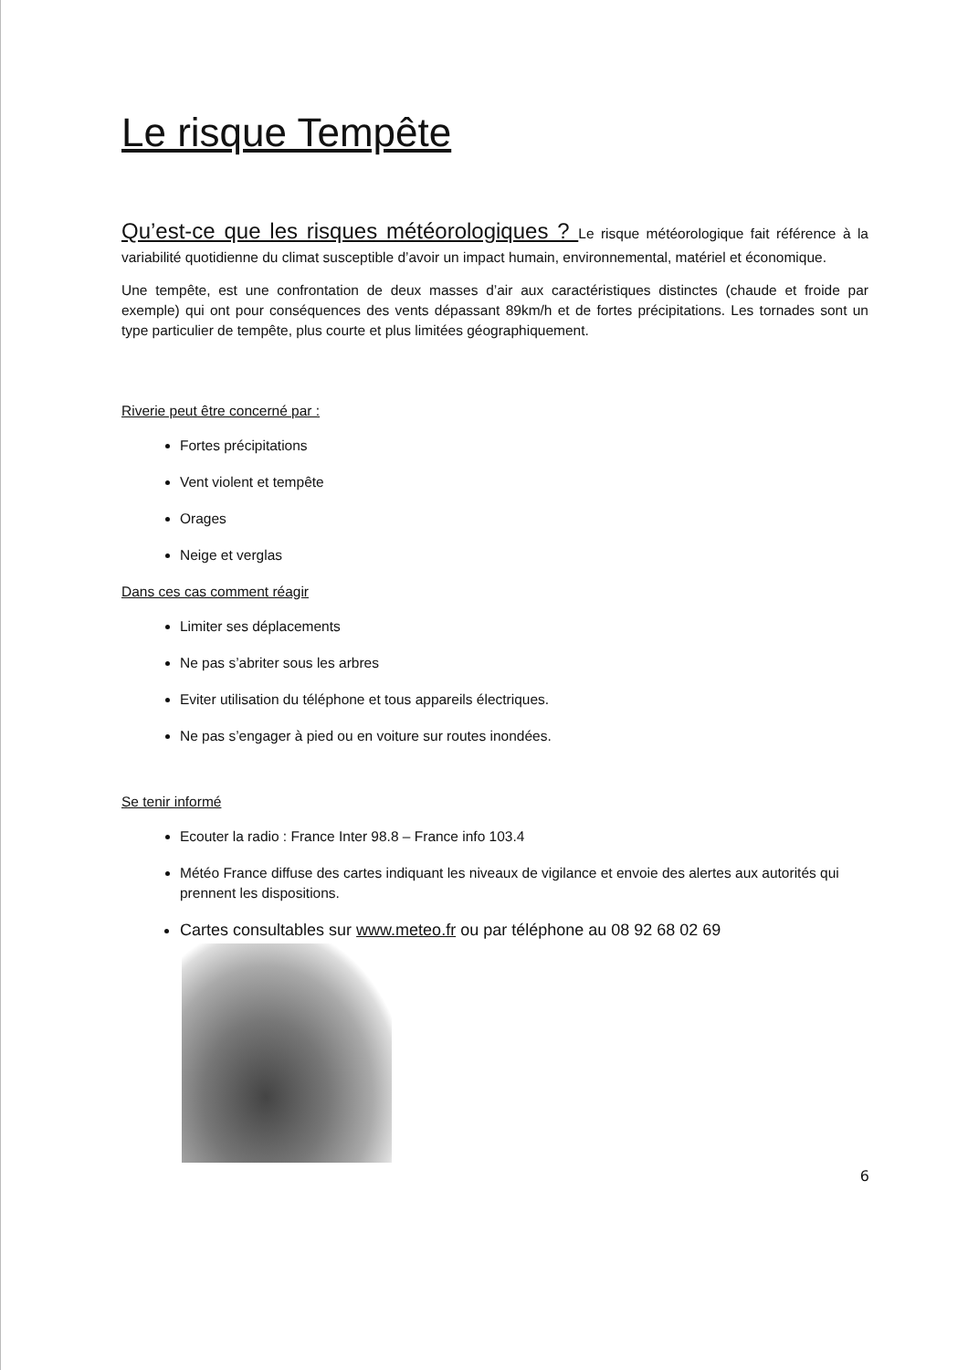Le risque Tempête
Qu’est-ce que les risques météorologiques ? Le risque météorologique fait référence à la variabilité quotidienne du climat susceptible d’avoir un impact humain, environnemental, matériel et économique.
Une tempête, est une confrontation de deux masses d’air aux caractéristiques distinctes (chaude et froide par exemple) qui ont pour conséquences des vents dépassant 89km/h et de fortes précipitations. Les tornades sont un type particulier de tempête, plus courte et plus limitées géographiquement.
Riverie peut être concerné par :
Fortes précipitations
Vent violent et tempête
Orages
Neige et verglas
Dans ces cas comment réagir
Limiter ses déplacements
Ne pas s’abriter sous les arbres
Eviter utilisation du téléphone et tous appareils électriques.
Ne pas s’engager à pied ou en voiture sur routes inondées.
Se tenir informé
Ecouter la radio : France Inter 98.8 – France info 103.4
Météo France diffuse des cartes indiquant les niveaux de vigilance et envoie des alertes aux autorités qui prennent les dispositions.
Cartes consultables sur www.meteo.fr ou par téléphone au 08 92 68 02 69
6